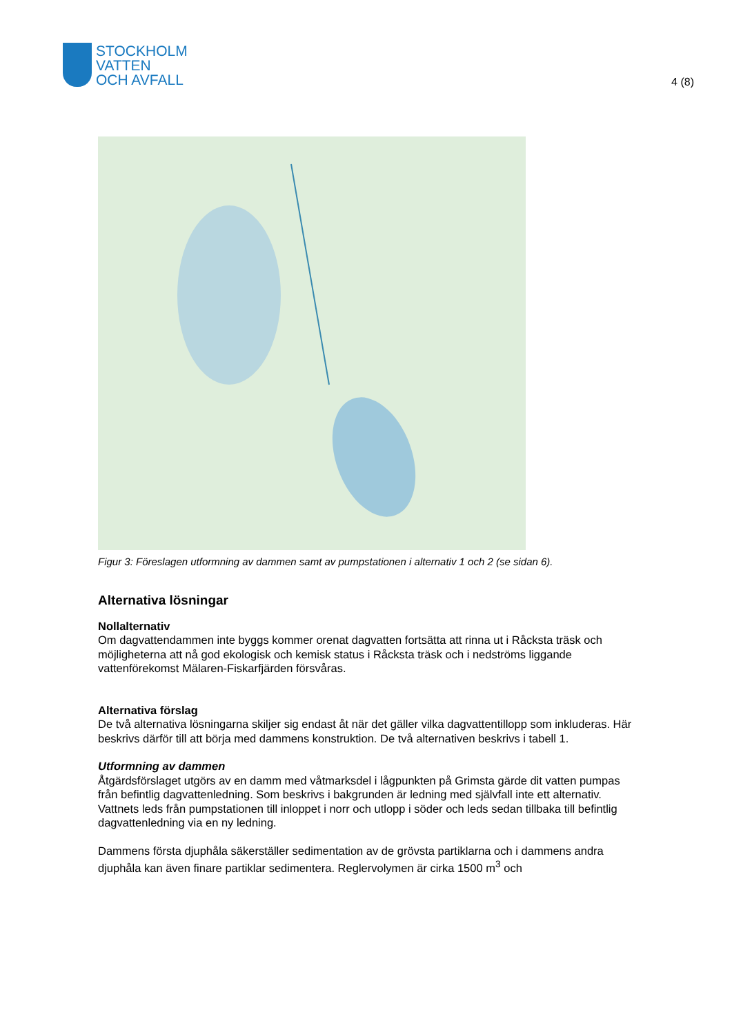STOCKHOLM
VATTEN
OCH AVFALL
4 (8)
Figur 3: Föreslagen utformning av dammen samt av pumpstationen i alternativ 1 och 2 (se sidan 6).
Alternativa lösningar
Nollalternativ
Om dagvattendammen inte byggs kommer orenat dagvatten fortsätta att rinna ut i Råcksta träsk och möjligheterna att nå god ekologisk och kemisk status i Råcksta träsk och i nedströms liggande vattenförekomst Mälaren-Fiskarfjärden försvåras.
Alternativa förslag
De två alternativa lösningarna skiljer sig endast åt när det gäller vilka dagvattentillopp som inkluderas. Här beskrivs därför till att börja med dammens konstruktion. De två alternativen beskrivs i tabell 1.
Utformning av dammen
Åtgärdsförslaget utgörs av en damm med våtmarksdel i lågpunkten på Grimsta gärde dit vatten pumpas från befintlig dagvattenledning. Som beskrivs i bakgrunden är ledning med självfall inte ett alternativ. Vattnets leds från pumpstationen till inloppet i norr och utlopp i söder och leds sedan tillbaka till befintlig dagvattenledning via en ny ledning.
Dammens första djuphåla säkerställer sedimentation av de grövsta partiklarna och i dammens andra djuphåla kan även finare partiklar sedimentera. Reglervolymen är cirka 1500 m<sup>3</sup> och